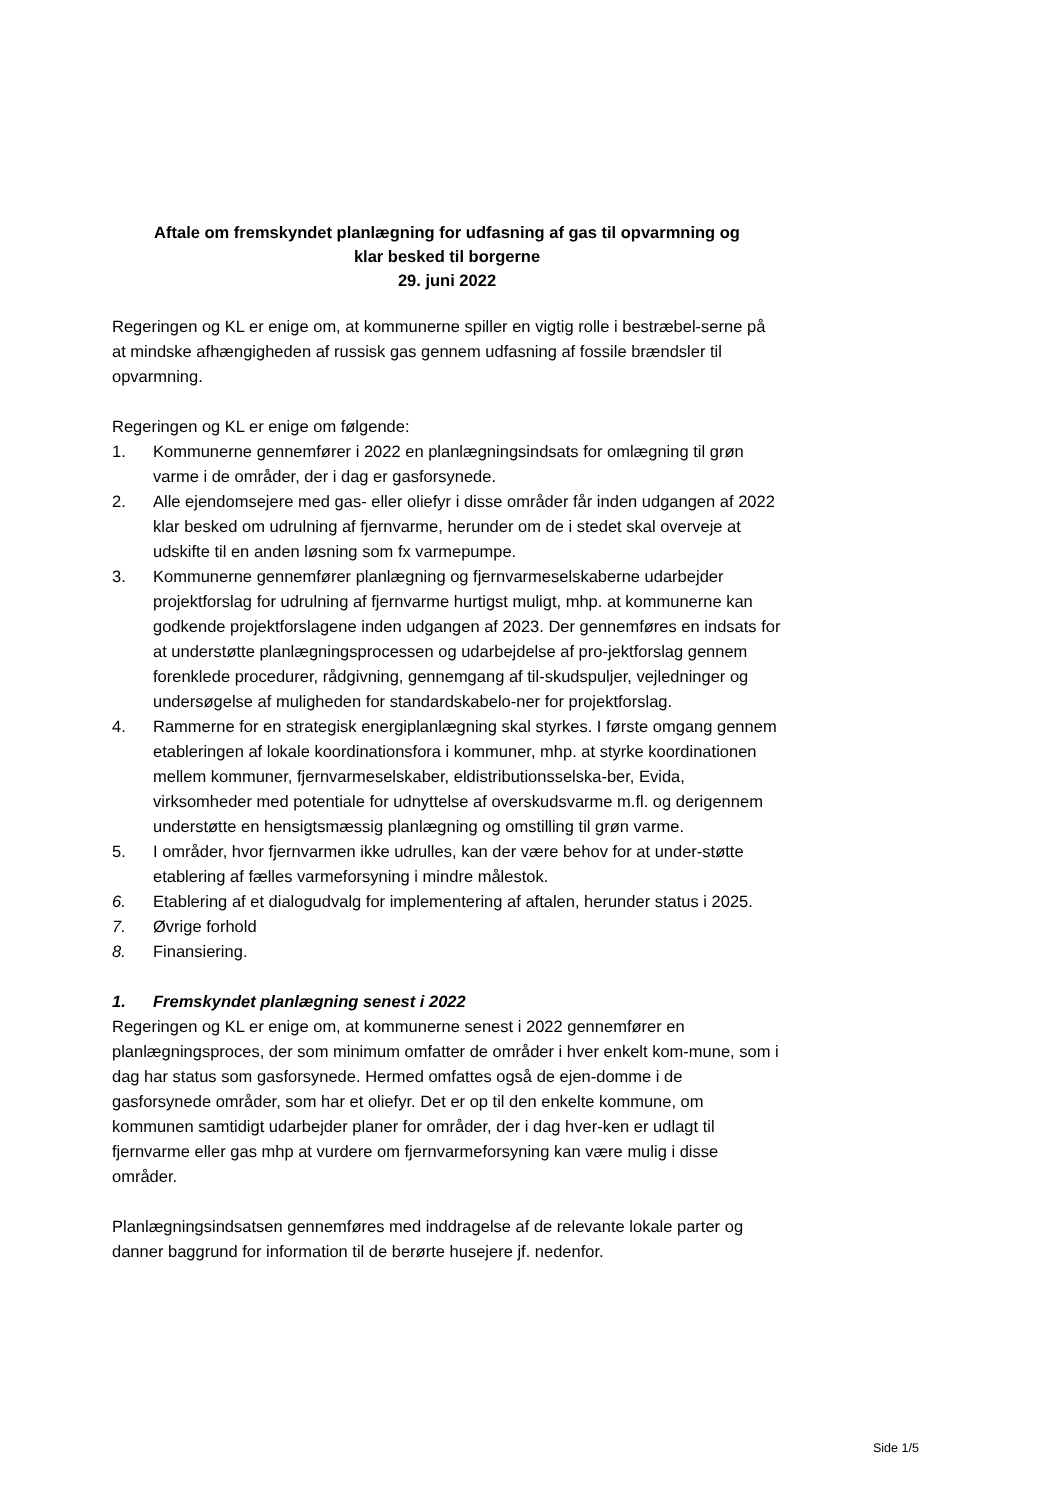Aftale om fremskyndet planlægning for udfasning af gas til opvarmning og
klar besked til borgerne
29. juni 2022
Regeringen og KL er enige om, at kommunerne spiller en vigtig rolle i bestræbel-serne på at mindske afhængigheden af russisk gas gennem udfasning af fossile brændsler til opvarmning.
Regeringen og KL er enige om følgende:
1. Kommunerne gennemfører i 2022 en planlægningsindsats for omlægning til grøn varme i de områder, der i dag er gasforsynede.
2. Alle ejendomsejere med gas- eller oliefyr i disse områder får inden udgangen af 2022 klar besked om udrulning af fjernvarme, herunder om de i stedet skal overveje at udskifte til en anden løsning som fx varmepumpe.
3. Kommunerne gennemfører planlægning og fjernvarmeselskaberne udarbejder projektforslag for udrulning af fjernvarme hurtigst muligt, mhp. at kommunerne kan godkende projektforslagene inden udgangen af 2023. Der gennemføres en indsats for at understøtte planlægningsprocessen og udarbejdelse af pro-jektforslag gennem forenklede procedurer, rådgivning, gennemgang af til-skudspuljer, vejledninger og undersøgelse af muligheden for standardskabelo-ner for projektforslag.
4. Rammerne for en strategisk energiplanlægning skal styrkes. I første omgang gennem etableringen af lokale koordinationsfora i kommuner, mhp. at styrke koordinationen mellem kommuner, fjernvarmeselskaber, eldistributionsselska-ber, Evida, virksomheder med potentiale for udnyttelse af overskudsvarme m.fl. og derigennem understøtte en hensigtsmæssig planlægning og omstilling til grøn varme.
5. I områder, hvor fjernvarmen ikke udrulles, kan der være behov for at under-støtte etablering af fælles varmeforsyning i mindre målestok.
6. Etablering af et dialogudvalg for implementering af aftalen, herunder status i 2025.
7. Øvrige forhold
8. Finansiering.
1. Fremskyndet planlægning senest i 2022
Regeringen og KL er enige om, at kommunerne senest i 2022 gennemfører en planlægningsproces, der som minimum omfatter de områder i hver enkelt kom-mune, som i dag har status som gasforsynede. Hermed omfattes også de ejen-domme i de gasforsynede områder, som har et oliefyr. Det er op til den enkelte kommune, om kommunen samtidigt udarbejder planer for områder, der i dag hver-ken er udlagt til fjernvarme eller gas mhp at vurdere om fjernvarmeforsyning kan være mulig i disse områder.
Planlægningsindsatsen gennemføres med inddragelse af de relevante lokale parter og danner baggrund for information til de berørte husejere jf. nedenfor.
Side 1/5